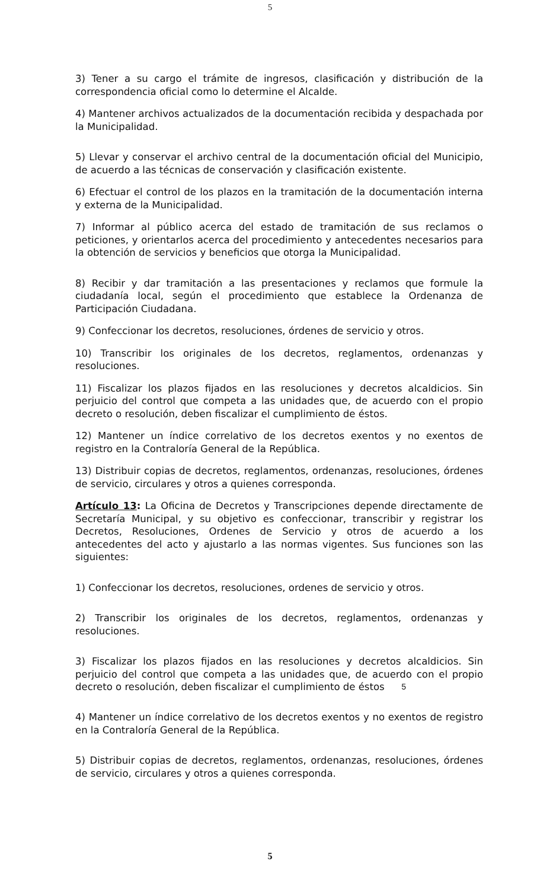5
3) Tener a su cargo el trámite de ingresos, clasificación y distribución de la correspondencia oficial como lo determine el Alcalde.
4) Mantener archivos actualizados de la documentación recibida y despachada por la Municipalidad.
5) Llevar y conservar el archivo central de la documentación oficial del Municipio, de acuerdo a las técnicas de conservación y clasificación existente.
6) Efectuar el control de los plazos en la tramitación de la documentación interna y externa de la Municipalidad.
7) Informar al público acerca del estado de tramitación de sus reclamos o peticiones, y orientarlos acerca del procedimiento y antecedentes necesarios para la obtención de servicios y beneficios que otorga la Municipalidad.
8) Recibir y dar tramitación a las presentaciones y reclamos que formule la ciudadanía local, según el procedimiento que establece la Ordenanza de Participación Ciudadana.
9) Confeccionar los decretos, resoluciones, órdenes de servicio y otros.
10) Transcribir los originales de los decretos, reglamentos, ordenanzas y resoluciones.
11) Fiscalizar los plazos fijados en las resoluciones y decretos alcaldicios. Sin perjuicio del control que competa a las unidades que, de acuerdo con el propio decreto o resolución, deben fiscalizar el cumplimiento de éstos.
12) Mantener un índice correlativo de los decretos exentos y no exentos de registro en la Contraloría General de la República.
13) Distribuir copias de decretos, reglamentos, ordenanzas, resoluciones, órdenes de servicio, circulares y otros a quienes corresponda.
Artículo 13: La Oficina de Decretos y Transcripciones depende directamente de Secretaría Municipal, y su objetivo es confeccionar, transcribir y registrar los Decretos, Resoluciones, Ordenes de Servicio y otros de acuerdo a los antecedentes del acto y ajustarlo a las normas vigentes. Sus funciones son las siguientes:
1) Confeccionar los decretos, resoluciones, ordenes de servicio y otros.
2) Transcribir los originales de los decretos, reglamentos, ordenanzas y resoluciones.
3) Fiscalizar los plazos fijados en las resoluciones y decretos alcaldicios. Sin perjuicio del control que competa a las unidades que, de acuerdo con el propio decreto o resolución, deben fiscalizar el cumplimiento de éstos
5
4) Mantener un índice correlativo de los decretos exentos y no exentos de registro en la Contraloría General de la República.
5) Distribuir copias de decretos, reglamentos, ordenanzas, resoluciones, órdenes de servicio, circulares y otros a quienes corresponda.
5